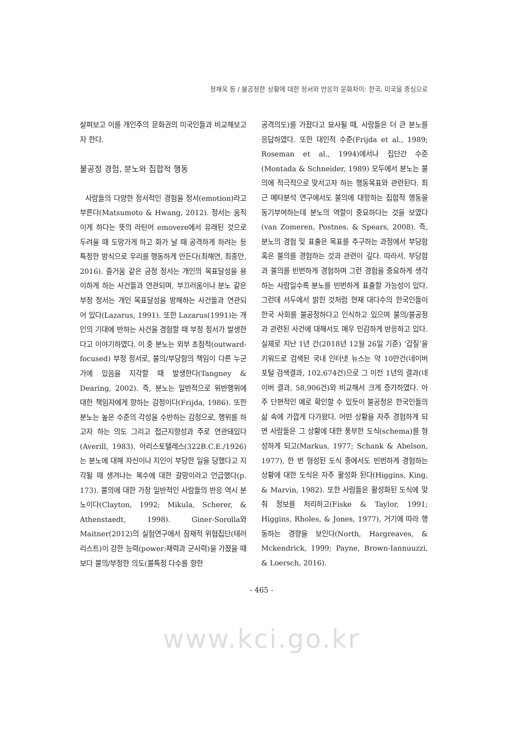정재욱 등 / 불공정한 상황에 대한 정서와 반응의 문화차이: 한국, 미국을 중심으로
살펴보고 이를 개인주의 문화권의 미국인들과 비교해보고자 한다.
불공정 경험, 분노와 집합적 행동
사람들의 다양한 정서적인 경험을 정서(emotion)라고 부른다(Matsumoto & Hwang, 2012). 정서는 움직이게 하다는 뜻의 라틴어 emovere에서 유래된 것으로 두려울 때 도망가게 하고 화가 날 때 공격하게 하려는 등 특정한 방식으로 우리를 행동하게 만든다(최해연, 최종안, 2016). 즐거움 같은 긍정 정서는 개인의 목표달성을 용이하게 하는 사건들과 연관되며, 부끄러움이나 분노 같은 부정 정서는 개인 목표달성을 방해하는 사건들과 연관되어 있다(Lazarus, 1991). 또한 Lazarus(1991)는 개인의 기대에 반하는 사건을 경험할 때 부정 정서가 발생한다고 이야기하였다. 이 중 분노는 외부 초점적(outward-focused) 부정 정서로, 불의/부당함의 책임이 다른 누군가에 있음을 지각할 때 발생한다(Tangney & Dearing, 2002). 즉, 분노는 일반적으로 위반행위에 대한 책임자에게 향하는 감정이다(Frijda, 1986). 또한 분노는 높은 수준의 각성을 수반하는 감정으로, 행위를 하고자 하는 의도 그리고 접근지향성과 주로 연관돼있다(Averill, 1983). 아리스토텔레스(322B.C.E./1926)는 분노에 대해 자신이나 지인이 부당한 일을 당했다고 지각될 때 생겨나는 복수에 대한 갈망이라고 언급했다(p. 173). 불의에 대한 가장 일반적인 사람들의 반응 역시 분노이다(Clayton, 1992; Mikula, Scherer, & Athenstaedt, 1998). Giner-Sorolla와 Maitner(2012)의 실험연구에서 잠재적 위협집단(테러리스트)이 강한 능력(power:재력과 군사력)을 가졌을 때보다 불의/부정한 의도(불특정 다수를 향한
공격의도)를 가졌다고 묘사될 때, 사람들은 더 큰 분노를 응답하였다. 또한 대인적 수준(Frijda et al., 1989; Roseman et al., 1994)에서나 집단간 수준(Montada & Schneider, 1989) 모두에서 분노는 불의에 적극적으로 맞서고자 하는 행동목표와 관련된다. 최근 메타분석 연구에서도 불의에 대항하는 집합적 행동을 동기부여하는데 분노의 역할이 중요하다는 것을 보였다(van Zomeren, Postnes, & Spears, 2008). 즉, 분노의 경험 및 표출은 목표를 추구하는 과정에서 부당함 혹은 불의를 경험하는 것과 관련이 깊다. 따라서, 부당함과 불의를 빈번하게 경험하며 그런 경험을 중요하게 생각하는 사람일수록 분노를 빈번하게 표출할 가능성이 있다. 그런데 서두에서 밝힌 것처럼 현재 대다수의 한국인들이 한국 사회를 불공정하다고 인식하고 있으며 불의/불공정과 관련된 사건에 대해서도 매우 민감하게 반응하고 있다. 실제로 지난 1년 간(2018년 12월 26일 기준) ‘갑질’을 키워드로 검색된 국내 인터넷 뉴스는 약 10만건(네이버 포털 검색결과, 102,674건)으로 그 이전 1년의 결과(네이버 결과, 58,906건)와 비교해서 크게 증가하였다. 아주 단편적인 예로 확인할 수 있듯이 불공정은 한국인들의 삶 속에 가깝게 다가왔다. 어떤 상황을 자주 경험하게 되면 사람들은 그 상황에 대한 풍부한 도식(schema)를 형성하게 되고(Markus, 1977; Schank & Abelson, 1977), 한 번 형성된 도식 중에서도 빈번하게 경험하는 상황에 대한 도식은 자주 활성화 된다(Higgins, King, & Marvin, 1982). 또한 사람들은 활성화된 도식에 맞춰 정보를 처리하고(Fiske & Taylor, 1991; Higgins, Rholes, & Jones, 1977), 거기에 따라 행동하는 경향을 보인다(North, Hargreaves, & Mckendrick, 1999; Payne, Brown-Iannuuzzi, & Loersch, 2016).
- 465 -
www.kci.go.kr